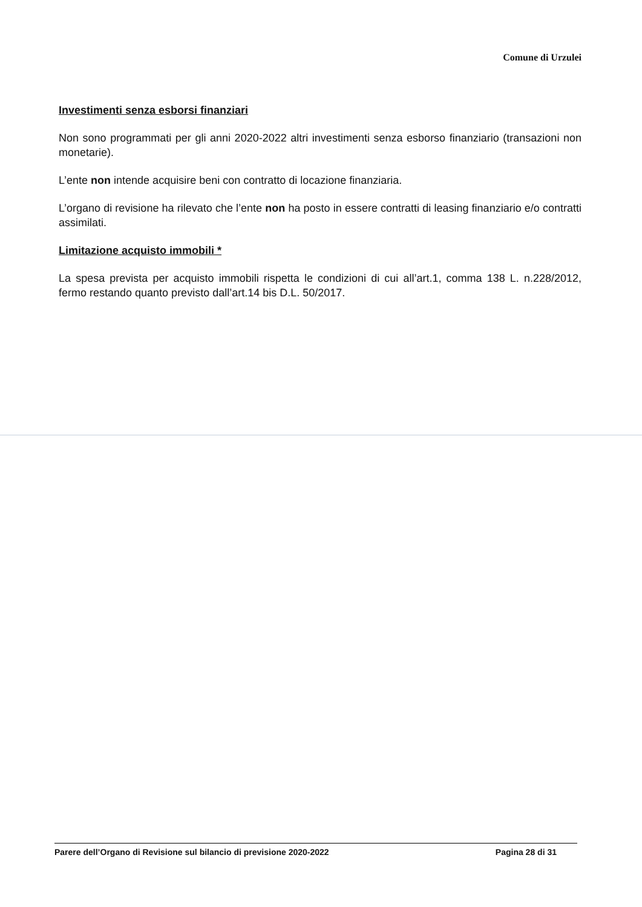Comune di Urzulei
Investimenti senza esborsi finanziari
Non sono programmati per gli anni 2020-2022 altri investimenti senza esborso finanziario (transazioni non monetarie).
L’ente non intende acquisire beni con contratto di locazione finanziaria.
L’organo di revisione ha rilevato che l’ente non ha posto in essere contratti di leasing finanziario e/o contratti assimilati.
Limitazione acquisto immobili *
La spesa prevista per acquisto immobili rispetta le condizioni di cui all’art.1, comma 138 L. n.228/2012, fermo restando quanto previsto dall’art.14 bis D.L. 50/2017.
Parere dell’Organo di Revisione sul bilancio di previsione 2020-2022 Pagina 28 di 31